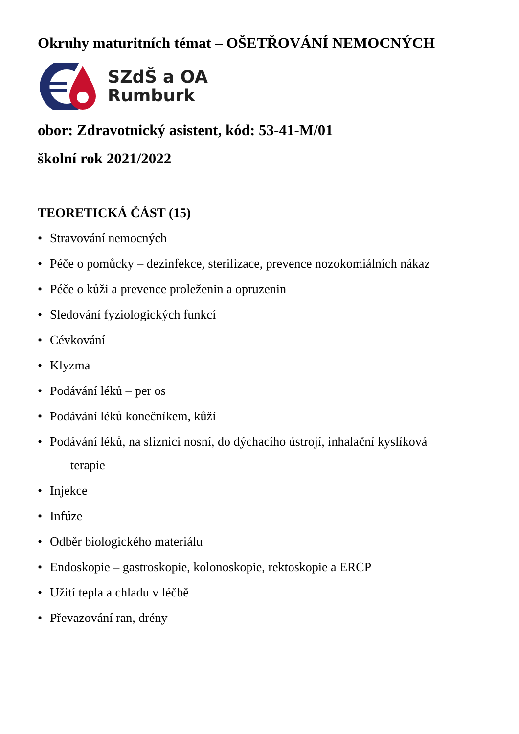Okruhy maturitních témat – OŠETŘOVÁNÍ NEMOCNÝCH
SZdŠ a OA
Rumburk
obor: Zdravotnický asistent, kód: 53-41-M/01
školní rok 2021/2022
TEORETICKÁ ČÁST (15)
• Stravování nemocných
• Péče o pomůcky – dezinfekce, sterilizace, prevence nozokomiálních nákaz
• Péče o kůži a prevence proleženin a opruzenin
• Sledování fyziologických funkcí
• Cévkování
• Klyzma
• Podávání léků – per os
• Podávání léků konečníkem, kůží
• Podávání léků, na sliznici nosní, do dýchacího ústrojí, inhalační kyslíková
terapie
• Injekce
• Infúze
• Odběr biologického materiálu
• Endoskopie – gastroskopie, kolonoskopie, rektoskopie a ERCP
• Užití tepla a chladu v léčbě
• Převazování ran, drény